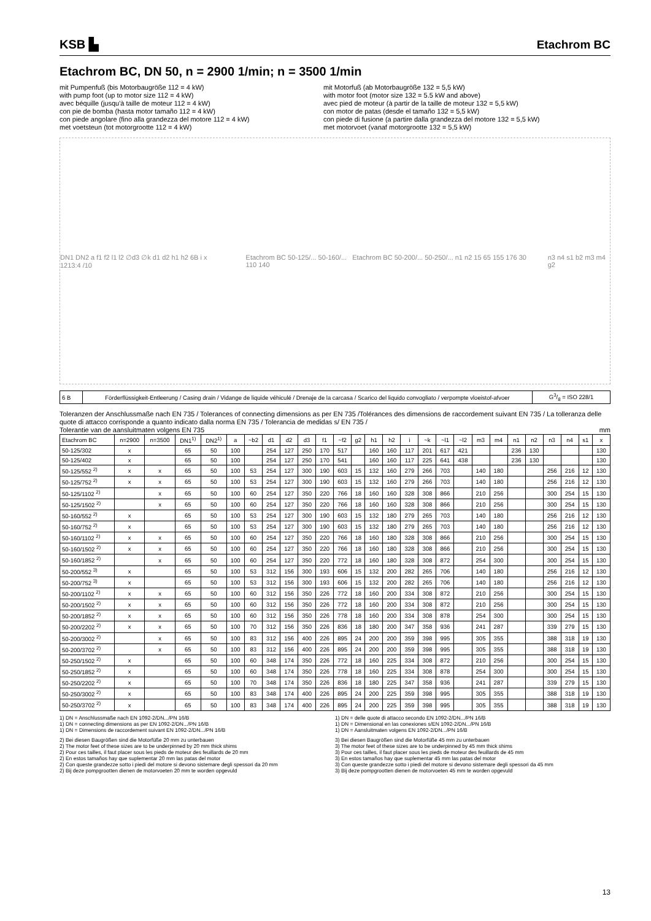KSB ▙
Etachrom BC
Etachrom BC, DN 50, n = 2900 1/min; n = 3500 1/min
mit Pumpenfuß (bis Motorbaugröße 112 = 4 kW)
with pump foot (up to motor size 112 = 4 kW)
avec béquille (jusqu'à taille de moteur 112 = 4 kW)
con pie de bomba (hasta motor tamaño 112 = 4 kW)
con piede angolare (fino alla grandezza del motore 112 = 4 kW)
met voetsteun (tot motorgrootte 112 = 4 kW)
mit Motorfuß (ab Motorbaugröße 132 = 5,5 kW)
with motor foot (motor size 132 = 5.5 kW and above)
avec pied de moteur (à partir de la taille de moteur 132 = 5,5 kW)
con motor de patas (desde el tamaño 132 = 5,5 kW)
con piede di fusione (a partire dalla grandezza del motore 132 = 5,5 kW)
met motorvoet (vanaf motorgrootte 132 = 5,5 kW)
DN1 DN2 a f1 f2 l1 l2 ∅d3 ∅k d1 d2 h1 h2 6B i x 1213:4 /10 Etachrom BC 50-125/... 50-160/... Etachrom BC 50-200/... 50-250/... n1 n2 15 65 155 176 30 110 140 n3 n4 s1 b2 m3 m4 g2
| 6 B | Förderflüssigkeit-Entleerung / Casing drain / Vidange de liquide véhiculé / Drenaje de la carcasa / Scarico del liquido convogliato / verpompte vloeistof-afvoer | G3/8 = ISO 228/1 |
Toleranzen der Anschlussmaße nach EN 735 / Tolerances of connecting dimensions as per EN 735 /Tolérances des dimensions de raccordement suivant EN 735 / La tolleranza delle quote di attacco corrisponde a quanto indicato dalla norma EN 735 / Tolerancia de medidas s/ EN 735 /
Tolerantie van de aansluitmaten volgens EN 735 mm
| Etachrom BC | n=2900 | n=3500 | DN1<sup>1)</sup> | DN2<sup>1)</sup> | a | ~b2 | d1 | d2 | d3 | f1 | ~f2 | g2 | h1 | h2 | i | ~k | ~l1 | ~l2 | m3 | m4 | n1 | n2 | n3 | n4 | s1 | x |
| --- | --- | --- | --- | --- | --- | --- | --- | --- | --- | --- | --- | --- | --- | --- | --- | --- | --- | --- | --- | --- | --- | --- | --- | --- | --- | --- |
| 50-125/302 | x | | 65 | 50 | 100 | | 254 | 127 | 250 | 170 | 517 | | 160 | 160 | 117 | 201 | 617 | 421 | | | 236 | 130 | | | | 130 |
| 50-125/402 | x | | 65 | 50 | 100 | | 254 | 127 | 250 | 170 | 541 | | 160 | 160 | 117 | 225 | 641 | 438 | | | 236 | 130 | | | | 130 |
| 50-125/552 <sup>2)</sup> | x | x | 65 | 50 | 100 | 53 | 254 | 127 | 300 | 190 | 603 | 15 | 132 | 160 | 279 | 266 | 703 | | 140 | 180 | | | 256 | 216 | 12 | 130 |
| 50-125/752 <sup>2)</sup> | x | x | 65 | 50 | 100 | 53 | 254 | 127 | 300 | 190 | 603 | 15 | 132 | 160 | 279 | 266 | 703 | | 140 | 180 | | | 256 | 216 | 12 | 130 |
| 50-125/1102 <sup>2)</sup> | | x | 65 | 50 | 100 | 60 | 254 | 127 | 350 | 220 | 766 | 18 | 160 | 160 | 328 | 308 | 866 | | 210 | 256 | | | 300 | 254 | 15 | 130 |
| 50-125/1502 <sup>2)</sup> | | x | 65 | 50 | 100 | 60 | 254 | 127 | 350 | 220 | 766 | 18 | 160 | 160 | 328 | 308 | 866 | | 210 | 256 | | | 300 | 254 | 15 | 130 |
| 50-160/552 <sup>2)</sup> | x | | 65 | 50 | 100 | 53 | 254 | 127 | 300 | 190 | 603 | 15 | 132 | 180 | 279 | 265 | 703 | | 140 | 180 | | | 256 | 216 | 12 | 130 |
| 50-160/752 <sup>2)</sup> | x | | 65 | 50 | 100 | 53 | 254 | 127 | 300 | 190 | 603 | 15 | 132 | 180 | 279 | 265 | 703 | | 140 | 180 | | | 256 | 216 | 12 | 130 |
| 50-160/1102 <sup>2)</sup> | x | x | 65 | 50 | 100 | 60 | 254 | 127 | 350 | 220 | 766 | 18 | 160 | 180 | 328 | 308 | 866 | | 210 | 256 | | | 300 | 254 | 15 | 130 |
| 50-160/1502 <sup>2)</sup> | x | x | 65 | 50 | 100 | 60 | 254 | 127 | 350 | 220 | 766 | 18 | 160 | 180 | 328 | 308 | 866 | | 210 | 256 | | | 300 | 254 | 15 | 130 |
| 50-160/1852 <sup>2)</sup> | | x | 65 | 50 | 100 | 60 | 254 | 127 | 350 | 220 | 772 | 18 | 160 | 180 | 328 | 308 | 872 | | 254 | 300 | | | 300 | 254 | 15 | 130 |
| 50-200/552 <sup>3)</sup> | x | | 65 | 50 | 100 | 53 | 312 | 156 | 300 | 193 | 606 | 15 | 132 | 200 | 282 | 265 | 706 | | 140 | 180 | | | 256 | 216 | 12 | 130 |
| 50-200/752 <sup>3)</sup> | x | | 65 | 50 | 100 | 53 | 312 | 156 | 300 | 193 | 606 | 15 | 132 | 200 | 282 | 265 | 706 | | 140 | 180 | | | 256 | 216 | 12 | 130 |
| 50-200/1102 <sup>2)</sup> | x | x | 65 | 50 | 100 | 60 | 312 | 156 | 350 | 226 | 772 | 18 | 160 | 200 | 334 | 308 | 872 | | 210 | 256 | | | 300 | 254 | 15 | 130 |
| 50-200/1502 <sup>2)</sup> | x | x | 65 | 50 | 100 | 60 | 312 | 156 | 350 | 226 | 772 | 18 | 160 | 200 | 334 | 308 | 872 | | 210 | 256 | | | 300 | 254 | 15 | 130 |
| 50-200/1852 <sup>2)</sup> | x | x | 65 | 50 | 100 | 60 | 312 | 156 | 350 | 226 | 778 | 18 | 160 | 200 | 334 | 308 | 878 | | 254 | 300 | | | 300 | 254 | 15 | 130 |
| 50-200/2202 <sup>2)</sup> | x | x | 65 | 50 | 100 | 70 | 312 | 156 | 350 | 226 | 836 | 18 | 180 | 200 | 347 | 358 | 936 | | 241 | 287 | | | 339 | 279 | 15 | 130 |
| 50-200/3002 <sup>2)</sup> | | x | 65 | 50 | 100 | 83 | 312 | 156 | 400 | 226 | 895 | 24 | 200 | 200 | 359 | 398 | 995 | | 305 | 355 | | | 388 | 318 | 19 | 130 |
| 50-200/3702 <sup>2)</sup> | | x | 65 | 50 | 100 | 83 | 312 | 156 | 400 | 226 | 895 | 24 | 200 | 200 | 359 | 398 | 995 | | 305 | 355 | | | 388 | 318 | 19 | 130 |
| 50-250/1502 <sup>2)</sup> | x | | 65 | 50 | 100 | 60 | 348 | 174 | 350 | 226 | 772 | 18 | 160 | 225 | 334 | 308 | 872 | | 210 | 256 | | | 300 | 254 | 15 | 130 |
| 50-250/1852 <sup>2)</sup> | x | | 65 | 50 | 100 | 60 | 348 | 174 | 350 | 226 | 778 | 18 | 160 | 225 | 334 | 308 | 878 | | 254 | 300 | | | 300 | 254 | 15 | 130 |
| 50-250/2202 <sup>2)</sup> | x | | 65 | 50 | 100 | 70 | 348 | 174 | 350 | 226 | 836 | 18 | 180 | 225 | 347 | 358 | 936 | | 241 | 287 | | | 339 | 279 | 15 | 130 |
| 50-250/3002 <sup>2)</sup> | x | | 65 | 50 | 100 | 83 | 348 | 174 | 400 | 226 | 895 | 24 | 200 | 225 | 359 | 398 | 995 | | 305 | 355 | | | 388 | 318 | 19 | 130 |
| 50-250/3702 <sup>2)</sup> | x | | 65 | 50 | 100 | 83 | 348 | 174 | 400 | 226 | 895 | 24 | 200 | 225 | 359 | 398 | 995 | | 305 | 355 | | | 388 | 318 | 19 | 130 |
1) DN = Anschlussmaße nach EN 1092-2/DN.../PN 16/B
1) DN = connecting dimensions as per EN 1092-2/DN.../PN 16/B
1) DN = Dimensions de raccordement suivant EN 1092-2/DN.../PN 16/B
1) DN = delle quote di attacco secondo EN 1092-2/DN.../PN 16/B
1) DN = Dimensional en las conexiones s/EN 1092-2/DN.../PN 16/B
1) DN = Aansluitmaten volgens EN 1092-2/DN.../PN 16/B
2) Bei diesen Baugrößen sind die Motorfüße 20 mm zu unterbauen
2) The motor feet of these sizes are to be underpinned by 20 mm thick shims
2) Pour ces tailles, il faut placer sous les pieds de moteur des feuillards de 20 mm
2) En estos tamaños hay que suplementar 20 mm las patas del motor
2) Con queste grandezze sotto i piedi del motore si devono sistemare degli spessori da 20 mm
2) Bij deze pompgrootten dienen de motorvoeten 20 mm te worden opgevuld
3) Bei diesen Baugrößen sind die Motorfüße 45 mm zu unterbauen
3) The motor feet of these sizes are to be underpinned by 45 mm thick shims
3) Pour ces tailles, il faut placer sous les pieds de moteur des feuillards de 45 mm
3) En estos tamaños hay que suplementar 45 mm las patas del motor
3) Con queste grandezze sotto i piedi del motore si devono sistemare degli spessori da 45 mm
3) Bij deze pompgrootten dienen de motorvoeten 45 mm te worden opgevuld
13